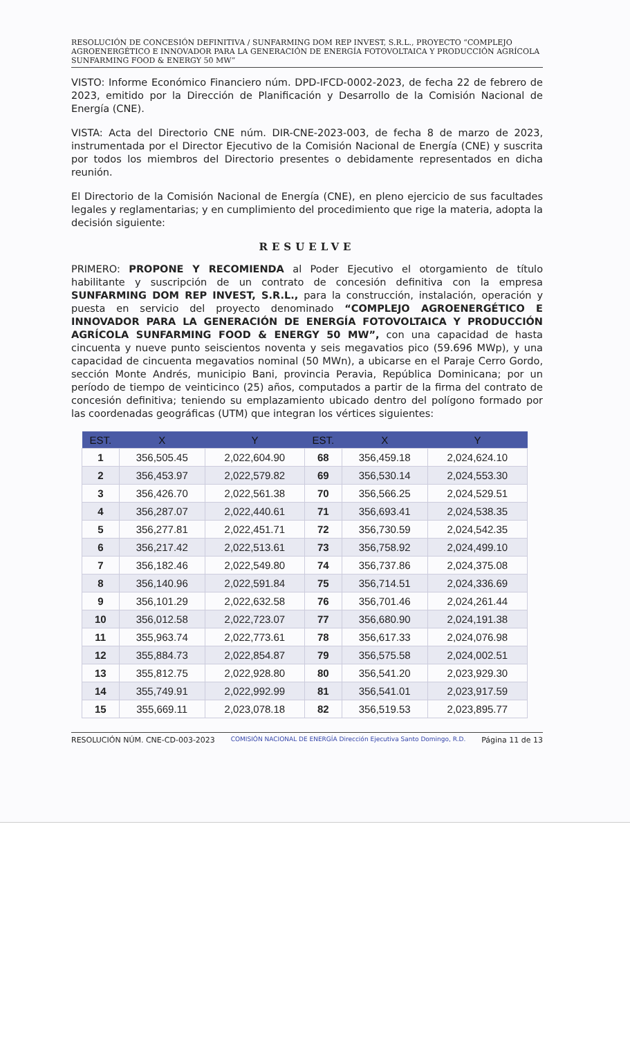RESOLUCIÓN DE CONCESIÓN DEFINITIVA / SUNFARMING DOM REP INVEST, S.R.L., PROYECTO “COMPLEJO AGROENERGÉTICO E INNOVADOR PARA LA GENERACIÓN DE ENERGÍA FOTOVOLTAICA Y PRODUCCIÓN AGRÍCOLA SUNFARMING FOOD & ENERGY 50 MW”
VISTO: Informe Económico Financiero núm. DPD-IFCD-0002-2023, de fecha 22 de febrero de 2023, emitido por la Dirección de Planificación y Desarrollo de la Comisión Nacional de Energía (CNE).
VISTA: Acta del Directorio CNE núm. DIR-CNE-2023-003, de fecha 8 de marzo de 2023, instrumentada por el Director Ejecutivo de la Comisión Nacional de Energía (CNE) y suscrita por todos los miembros del Directorio presentes o debidamente representados en dicha reunión.
El Directorio de la Comisión Nacional de Energía (CNE), en pleno ejercicio de sus facultades legales y reglamentarias; y en cumplimiento del procedimiento que rige la materia, adopta la decisión siguiente:
RESUELVE
PRIMERO: PROPONE Y RECOMIENDA al Poder Ejecutivo el otorgamiento de título habilitante y suscripción de un contrato de concesión definitiva con la empresa SUNFARMING DOM REP INVEST, S.R.L., para la construcción, instalación, operación y puesta en servicio del proyecto denominado “COMPLEJO AGROENERGÉTICO E INNOVADOR PARA LA GENERACIÓN DE ENERGÍA FOTOVOLTAICA Y PRODUCCIÓN AGRÍCOLA SUNFARMING FOOD & ENERGY 50 MW”, con una capacidad de hasta cincuenta y nueve punto seiscientos noventa y seis megavatios pico (59.696 MWp), y una capacidad de cincuenta megavatios nominal (50 MWn), a ubicarse en el Paraje Cerro Gordo, sección Monte Andrés, municipio Bani, provincia Peravia, República Dominicana; por un período de tiempo de veinticinco (25) años, computados a partir de la firma del contrato de concesión definitiva; teniendo su emplazamiento ubicado dentro del polígono formado por las coordenadas geográficas (UTM) que integran los vértices siguientes:
| EST. | X | Y | EST. | X | Y |
| --- | --- | --- | --- | --- | --- |
| 1 | 356,505.45 | 2,022,604.90 | 68 | 356,459.18 | 2,024,624.10 |
| 2 | 356,453.97 | 2,022,579.82 | 69 | 356,530.14 | 2,024,553.30 |
| 3 | 356,426.70 | 2,022,561.38 | 70 | 356,566.25 | 2,024,529.51 |
| 4 | 356,287.07 | 2,022,440.61 | 71 | 356,693.41 | 2,024,538.35 |
| 5 | 356,277.81 | 2,022,451.71 | 72 | 356,730.59 | 2,024,542.35 |
| 6 | 356,217.42 | 2,022,513.61 | 73 | 356,758.92 | 2,024,499.10 |
| 7 | 356,182.46 | 2,022,549.80 | 74 | 356,737.86 | 2,024,375.08 |
| 8 | 356,140.96 | 2,022,591.84 | 75 | 356,714.51 | 2,024,336.69 |
| 9 | 356,101.29 | 2,022,632.58 | 76 | 356,701.46 | 2,024,261.44 |
| 10 | 356,012.58 | 2,022,723.07 | 77 | 356,680.90 | 2,024,191.38 |
| 11 | 355,963.74 | 2,022,773.61 | 78 | 356,617.33 | 2,024,076.98 |
| 12 | 355,884.73 | 2,022,854.87 | 79 | 356,575.58 | 2,024,002.51 |
| 13 | 355,812.75 | 2,022,928.80 | 80 | 356,541.20 | 2,023,929.30 |
| 14 | 355,749.91 | 2,022,992.99 | 81 | 356,541.01 | 2,023,917.59 |
| 15 | 355,669.11 | 2,023,078.18 | 82 | 356,519.53 | 2,023,895.77 |
RESOLUCIÓN NÚM. CNE-CD-003-2023 COMISIÓN NACIONAL DE ENERGÍA Dirección Ejecutiva Santo Domingo, R.D. Página 11 de 13